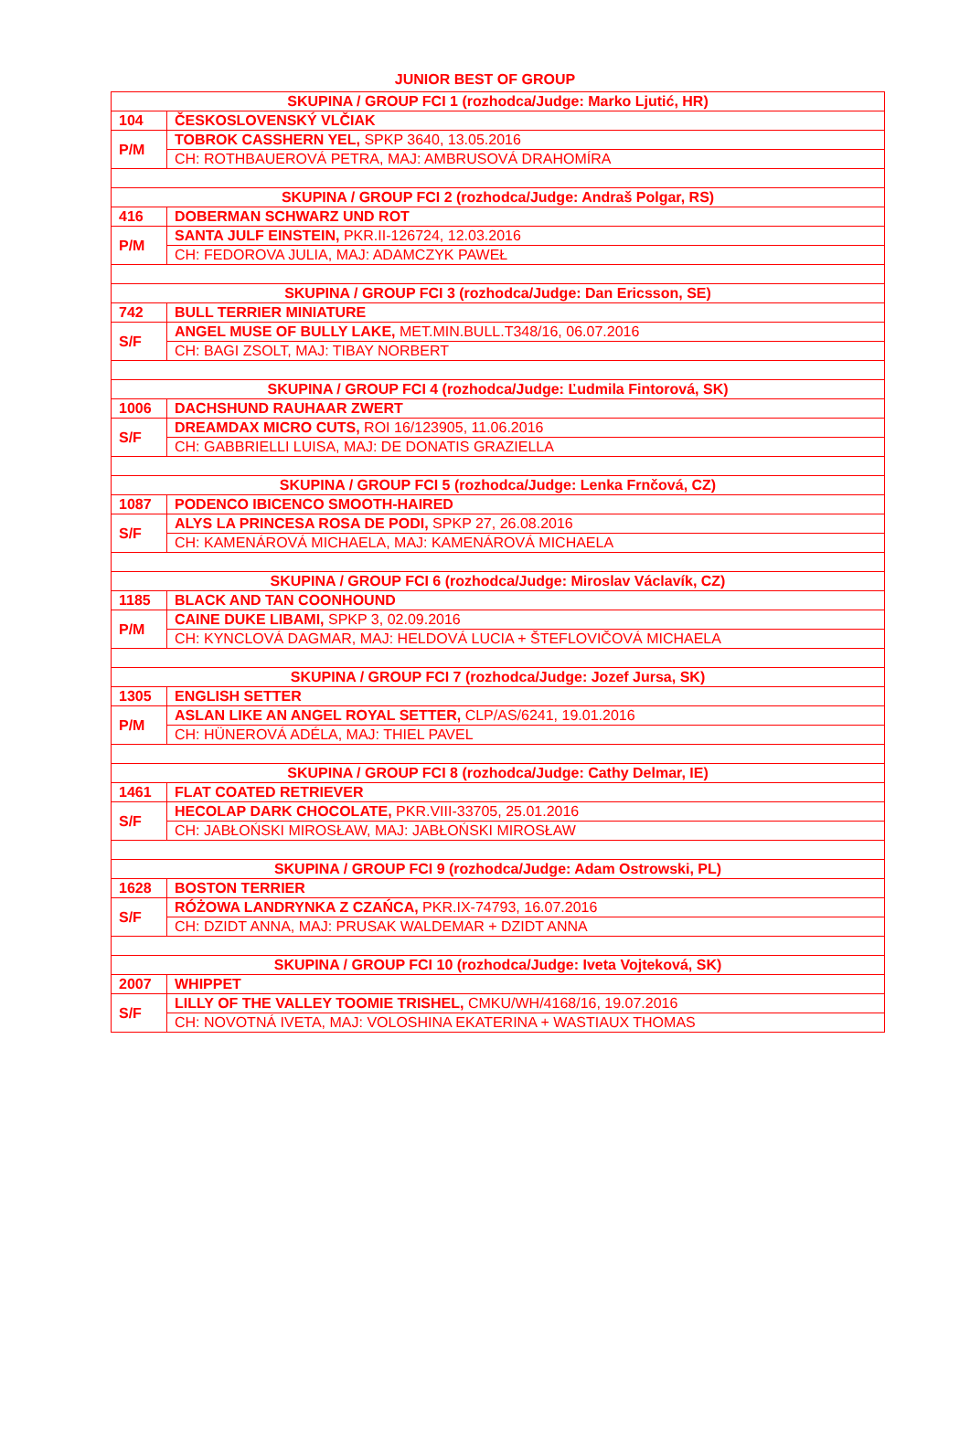JUNIOR BEST OF GROUP
| SKUPINA / GROUP FCI 1 (rozhodca/Judge: Marko Ljutić, HR) | |
| 104 | ČESKOSLOVENSKÝ VLČIAK |
| P/M | TOBROK CASSHERN YEL, SPKP 3640, 13.05.2016 |
| | CH: ROTHBAUEROVÁ PETRA, MAJ: AMBRUSOVÁ DRAHOMÍRA |
| SKUPINA / GROUP FCI 2 (rozhodca/Judge: Andraš Polgar, RS) | |
| 416 | DOBERMAN SCHWARZ UND ROT |
| P/M | SANTA JULF EINSTEIN, PKR.II-126724, 12.03.2016 |
| | CH: FEDOROVA JULIA, MAJ: ADAMCZYK PAWEŁ |
| SKUPINA / GROUP FCI 3 (rozhodca/Judge: Dan Ericsson, SE) | |
| 742 | BULL TERRIER MINIATURE |
| S/F | ANGEL MUSE OF BULLY LAKE, MET.MIN.BULL.T348/16, 06.07.2016 |
| | CH: BAGI ZSOLT, MAJ: TIBAY NORBERT |
| SKUPINA / GROUP FCI 4 (rozhodca/Judge: Ľudmila Fintorová, SK) | |
| 1006 | DACHSHUND RAUHAAR ZWERT |
| S/F | DREAMDAX MICRO CUTS, ROI 16/123905, 11.06.2016 |
| | CH: GABBRIELLI LUISA, MAJ: DE DONATIS GRAZIELLA |
| SKUPINA / GROUP FCI 5 (rozhodca/Judge: Lenka Frnčová, CZ) | |
| 1087 | PODENCO IBICENCO SMOOTH-HAIRED |
| S/F | ALYS LA PRINCESA ROSA DE PODI, SPKP 27, 26.08.2016 |
| | CH: KAMENÁROVÁ MICHAELA, MAJ: KAMENÁROVÁ MICHAELA |
| SKUPINA / GROUP FCI 6 (rozhodca/Judge: Miroslav Václavík, CZ) | |
| 1185 | BLACK AND TAN COONHOUND |
| P/M | CAINE DUKE LIBAMI, SPKP 3, 02.09.2016 |
| | CH: KYNCLOVÁ DAGMAR, MAJ: HELDOVÁ LUCIA + ŠTEFLOVIČOVÁ MICHAELA |
| SKUPINA / GROUP FCI 7 (rozhodca/Judge: Jozef Jursa, SK) | |
| 1305 | ENGLISH SETTER |
| P/M | ASLAN LIKE AN ANGEL ROYAL SETTER, CLP/AS/6241, 19.01.2016 |
| | CH: HÜNEROVÁ ADÉLA, MAJ: THIEL PAVEL |
| SKUPINA / GROUP FCI 8 (rozhodca/Judge: Cathy Delmar, IE) | |
| 1461 | FLAT COATED RETRIEVER |
| S/F | HECOLAP DARK CHOCOLATE, PKR.VIII-33705, 25.01.2016 |
| | CH: JABŁOŃSKI MIROSŁAW, MAJ: JABŁOŃSKI MIROSŁAW |
| SKUPINA / GROUP FCI 9 (rozhodca/Judge: Adam Ostrowski, PL) | |
| 1628 | BOSTON TERRIER |
| S/F | RÓŻOWA LANDRYNKA Z CZAŃCA, PKR.IX-74793, 16.07.2016 |
| | CH: DZIDT ANNA, MAJ: PRUSAK WALDEMAR + DZIDT ANNA |
| SKUPINA / GROUP FCI 10 (rozhodca/Judge: Iveta Vojteková, SK) | |
| 2007 | WHIPPET |
| S/F | LILLY OF THE VALLEY TOOMIE TRISHEL, CMKU/WH/4168/16, 19.07.2016 |
| | CH: NOVOTNÁ IVETA, MAJ: VOLOSHINA EKATERINA + WASTIAUX THOMAS |